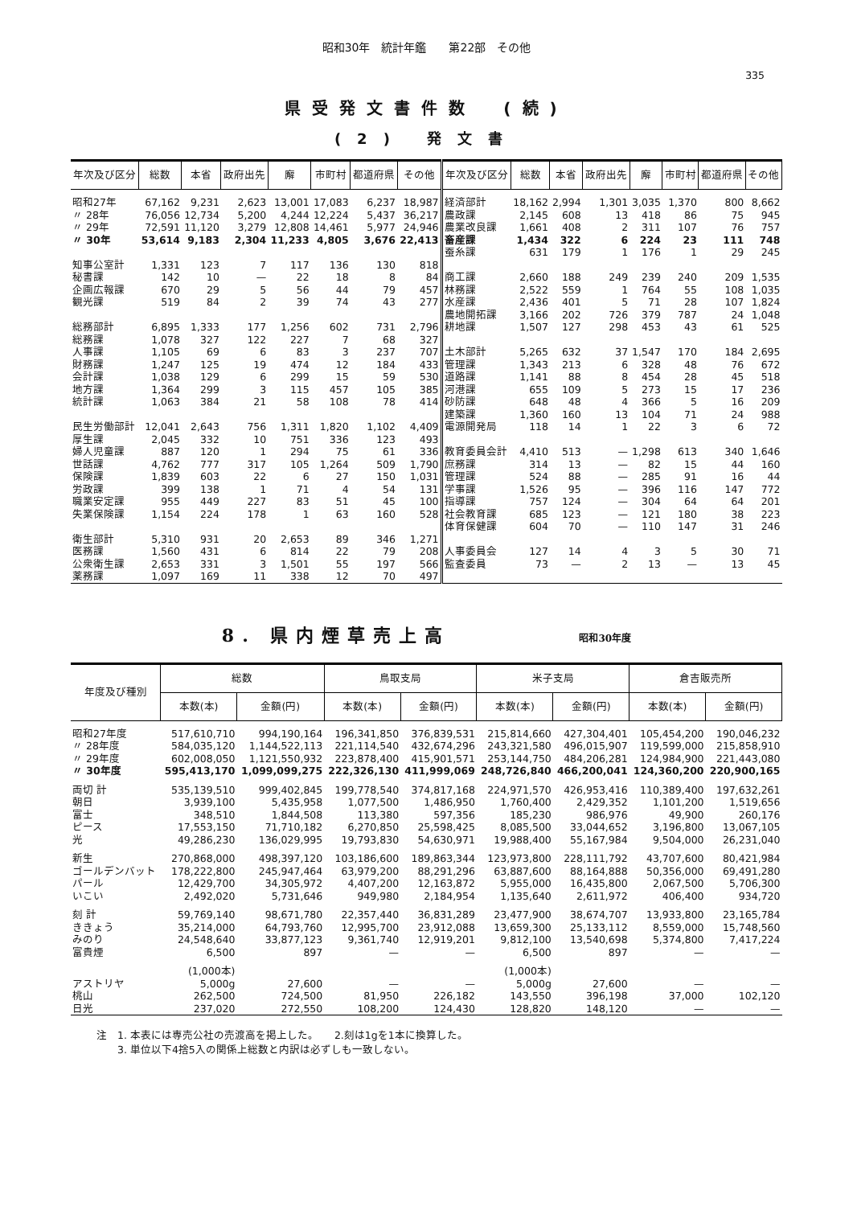昭和30年　統計年鑑　　第22部　その他
335
県受発文書件数　(続)
(2) 発文書
| 年次及び区分 | 総数 | 本省 | 政府出先 | 廨 | 市町村 | 都道府県 | その他 | 年次及び区分 | 総数 | 本省 | 政府出先 | 廨 | 市町村 | 都道府県 | その他 |
| --- | --- | --- | --- | --- | --- | --- | --- | --- | --- | --- | --- | --- | --- | --- | --- |
| 昭和27年 | 67,162 | 9,231 | 2,623 | 13,001 | 17,083 | 6,237 | 18,987 | 経済部計 | 18,162 | 2,994 | 1,301 | 3,035 | 1,370 | 800 | 8,662 |
| 〃 28年 | 76,056 | 12,734 | 5,200 | 4,244 | 12,224 | 5,437 | 36,217 | 農政課 | 2,145 | 608 | 13 | 418 | 86 | 75 | 945 |
| 〃 29年 | 72,591 | 11,120 | 3,279 | 12,808 | 14,461 | 5,977 | 24,946 | 農業改良課 | 1,661 | 408 | 2 | 311 | 107 | 76 | 757 |
| 〃 30年 | 53,614 | 9,183 | 2,304 | 11,233 | 4,805 | 3,676 | 22,413 | 畜産課 | 1,434 | 322 | 6 | 224 | 23 | 111 | 748 |
| | | | | | | | | 蚕糸課 | 631 | 179 | 1 | 176 | 1 | 29 | 245 |
| 知事公室計 | 1,331 | 123 | 7 | 117 | 136 | 130 | 818 | | | | | | | | |
| 秘書課 | 142 | 10 | — | 22 | 18 | 8 | 84 | 商工課 | 2,660 | 188 | 249 | 239 | 240 | 209 | 1,535 |
| 企画広報課 | 670 | 29 | 5 | 56 | 44 | 79 | 457 | 林務課 | 2,522 | 559 | 1 | 764 | 55 | 108 | 1,035 |
| 観光課 | 519 | 84 | 2 | 39 | 74 | 43 | 277 | 水産課 | 2,436 | 401 | 5 | 71 | 28 | 107 | 1,824 |
| | | | | | | | | 農地開拓課 | 3,166 | 202 | 726 | 379 | 787 | 24 | 1,048 |
| 総務部計 | 6,895 | 1,333 | 177 | 1,256 | 602 | 731 | 2,796 | 耕地課 | 1,507 | 127 | 298 | 453 | 43 | 61 | 525 |
| 総務課 | 1,078 | 327 | 122 | 227 | 7 | 68 | 327 | | | | | | | | |
| 人事課 | 1,105 | 69 | 6 | 83 | 3 | 237 | 707 | 土木部計 | 5,265 | 632 | 37 | 1,547 | 170 | 184 | 2,695 |
| 財務課 | 1,247 | 125 | 19 | 474 | 12 | 184 | 433 | 管理課 | 1,343 | 213 | 6 | 328 | 48 | 76 | 672 |
| 会計課 | 1,038 | 129 | 6 | 299 | 15 | 59 | 530 | 道路課 | 1,141 | 88 | 8 | 454 | 28 | 45 | 518 |
| 地方課 | 1,364 | 299 | 3 | 115 | 457 | 105 | 385 | 河港課 | 655 | 109 | 5 | 273 | 15 | 17 | 236 |
| 統計課 | 1,063 | 384 | 21 | 58 | 108 | 78 | 414 | 砂防課 | 648 | 48 | 4 | 366 | 5 | 16 | 209 |
| | | | | | | | | 建築課 | 1,360 | 160 | 13 | 104 | 71 | 24 | 988 |
| 民生労働部計 | 12,041 | 2,643 | 756 | 1,311 | 1,820 | 1,102 | 4,409 | 電源開発局 | 118 | 14 | 1 | 22 | 3 | 6 | 72 |
| 厚生課 | 2,045 | 332 | 10 | 751 | 336 | 123 | 493 | | | | | | | | |
| 婦人児童課 | 887 | 120 | 1 | 294 | 75 | 61 | 336 | 教育委員会計 | 4,410 | 513 | — | 1,298 | 613 | 340 | 1,646 |
| 世話課 | 4,762 | 777 | 317 | 105 | 1,264 | 509 | 1,790 | 庶務課 | 314 | 13 | — | 82 | 15 | 44 | 160 |
| 保険課 | 1,839 | 603 | 22 | 6 | 27 | 150 | 1,031 | 管理課 | 524 | 88 | — | 285 | 91 | 16 | 44 |
| 労政課 | 399 | 138 | 1 | 71 | 4 | 54 | 131 | 学事課 | 1,526 | 95 | — | 396 | 116 | 147 | 772 |
| 職業安定課 | 955 | 449 | 227 | 83 | 51 | 45 | 100 | 指導課 | 757 | 124 | — | 304 | 64 | 64 | 201 |
| 失業保険課 | 1,154 | 224 | 178 | 1 | 63 | 160 | 528 | 社会教育課 | 685 | 123 | — | 121 | 180 | 38 | 223 |
| | | | | | | | | 体育保健課 | 604 | 70 | — | 110 | 147 | 31 | 246 |
| 衛生部計 | 5,310 | 931 | 20 | 2,653 | 89 | 346 | 1,271 | | | | | | | | |
| 医務課 | 1,560 | 431 | 6 | 814 | 22 | 79 | 208 | 人事委員会 | 127 | 14 | 4 | 3 | 5 | 30 | 71 |
| 公衆衛生課 | 2,653 | 331 | 3 | 1,501 | 55 | 197 | 566 | 監査委員 | 73 | — | 2 | 13 | — | 13 | 45 |
| 薬務課 | 1,097 | 169 | 11 | 338 | 12 | 70 | 497 | | | | | | | | |
8. 県内煙草売上高 昭和30年度
| 年度及び種別 | 総数 | | 鳥取支局 | | 米子支局 | | 倉吉販売所 | |
| --- | --- | --- | --- | --- | --- | --- | --- | --- |
| | 本数(本) | 金額(円) | 本数(本) | 金額(円) | 本数(本) | 金額(円) | 本数(本) | 金額(円) |
| 昭和27年度 | 517,610,710 | 994,190,164 | 196,341,850 | 376,839,531 | 215,814,660 | 427,304,401 | 105,454,200 | 190,046,232 |
| 〃 28年度 | 584,035,120 | 1,144,522,113 | 221,114,540 | 432,674,296 | 243,321,580 | 496,015,907 | 119,599,000 | 215,858,910 |
| 〃 29年度 | 602,008,050 | 1,121,550,932 | 223,878,400 | 415,901,571 | 253,144,750 | 484,206,281 | 124,984,900 | 221,443,080 |
| 〃 30年度 | 595,413,170 | 1,099,099,275 | 222,326,130 | 411,999,069 | 248,726,840 | 466,200,041 | 124,360,200 | 220,900,165 |
| 両切 計 | 535,139,510 | 999,402,845 | 199,778,540 | 374,817,168 | 224,971,570 | 426,953,416 | 110,389,400 | 197,632,261 |
| 朝日 | 3,939,100 | 5,435,958 | 1,077,500 | 1,486,950 | 1,760,400 | 2,429,352 | 1,101,200 | 1,519,656 |
| 富士 | 348,510 | 1,844,508 | 113,380 | 597,356 | 185,230 | 986,976 | 49,900 | 260,176 |
| ピース | 17,553,150 | 71,710,182 | 6,270,850 | 25,598,425 | 8,085,500 | 33,044,652 | 3,196,800 | 13,067,105 |
| 光 | 49,286,230 | 136,029,995 | 19,793,830 | 54,630,971 | 19,988,400 | 55,167,984 | 9,504,000 | 26,231,040 |
| 新生 | 270,868,000 | 498,397,120 | 103,186,600 | 189,863,344 | 123,973,800 | 228,111,792 | 43,707,600 | 80,421,984 |
| ゴールデンバット | 178,222,800 | 245,947,464 | 63,979,200 | 88,291,296 | 63,887,600 | 88,164,888 | 50,356,000 | 69,491,280 |
| パール | 12,429,700 | 34,305,972 | 4,407,200 | 12,163,872 | 5,955,000 | 16,435,800 | 2,067,500 | 5,706,300 |
| いこい | 2,492,020 | 5,731,646 | 949,980 | 2,184,954 | 1,135,640 | 2,611,972 | 406,400 | 934,720 |
| 刻 計 | 59,769,140 | 98,671,780 | 22,357,440 | 36,831,289 | 23,477,900 | 38,674,707 | 13,933,800 | 23,165,784 |
| ききょう | 35,214,000 | 64,793,760 | 12,995,700 | 23,912,088 | 13,659,300 | 25,133,112 | 8,559,000 | 15,748,560 |
| みのり | 24,548,640 | 33,877,123 | 9,361,740 | 12,919,201 | 9,812,100 | 13,540,698 | 5,374,800 | 7,417,224 |
| 富貴煙 | 6,500 | 897 | — | — | 6,500 | 897 | — | — |
| | (1,000本) | | | | (1,000本) | | | |
| アストリヤ | 5,000g | 27,600 | — | — | 5,000g | 27,600 | — | — |
| 桃山 | 262,500 | 724,500 | 81,950 | 226,182 | 143,550 | 396,198 | 37,000 | 102,120 |
| 日光 | 237,020 | 272,550 | 108,200 | 124,430 | 128,820 | 148,120 | — | — |
注　1. 本表には専売公社の売渡高を掲上した。　　2.刻は1gを1本に換算した。
　　3. 単位以下4捨5入の関係上総数と内訳は必ずしも一致しない。